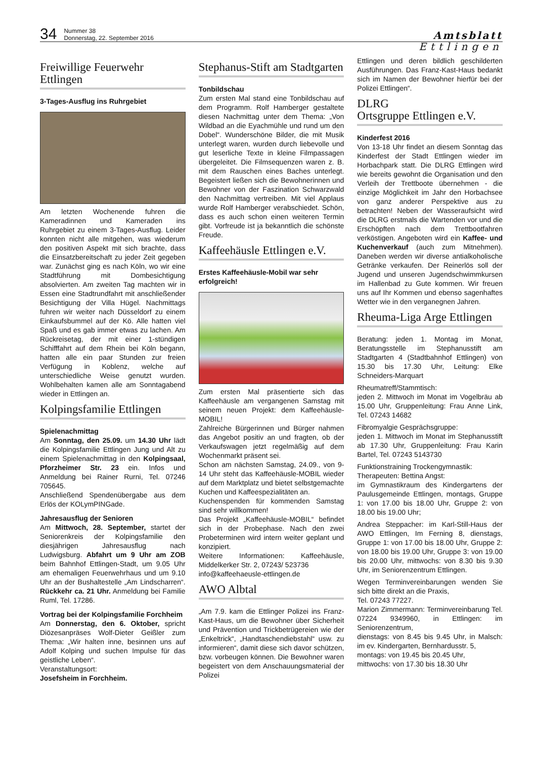34
Nummer 38
Donnerstag, 22. September 2016
Amtsblatt
Ettlingen
Freiwillige Feuerwehr Ettlingen
3-Tages-Ausflug ins Ruhrgebiet
Am letzten Wochenende fuhren die Kameradinnen und Kameraden ins Ruhrgebiet zu einem 3-Tages-Ausflug. Leider konnten nicht alle mitgehen, was wiederum den positiven Aspekt mit sich brachte, dass die Einsatzbereitschaft zu jeder Zeit gegeben war. Zunächst ging es nach Köln, wo wir eine Stadtführung mit Dombesichtigung absolvierten. Am zweiten Tag machten wir in Essen eine Stadtrundfahrt mit anschließender Besichtigung der Villa Hügel. Nachmittags fuhren wir weiter nach Düsseldorf zu einem Einkaufsbummel auf der Kö. Alle hatten viel Spaß und es gab immer etwas zu lachen. Am Rückreisetag, der mit einer 1-stündigen Schifffahrt auf dem Rhein bei Köln begann, hatten alle ein paar Stunden zur freien Verfügung in Koblenz, welche auf unterschiedliche Weise genutzt wurden. Wohlbehalten kamen alle am Sonntagabend wieder in Ettlingen an.
Kolpingsfamilie Ettlingen
Spielenachmittag
Am Sonntag, den 25.09. um 14.30 Uhr lädt die Kolpingsfamilie Ettlingen Jung und Alt zu einem Spielenachmittag in den Kolpingsaal, Pforzheimer Str. 23 ein. Infos und Anmeldung bei Rainer Rurni, Tel. 07246 705645.
Anschließend Spendenübergabe aus dem Erlös der KOLymPINGade.
Jahresausflug der Senioren
Am Mittwoch, 28. September, startet der Seniorenkreis der Kolpingsfamilie den diesjährigen Jahresausflug nach Ludwigsburg. Abfahrt um 9 Uhr am ZOB beim Bahnhof Ettlingen-Stadt, um 9.05 Uhr am ehemaligen Feuerwehrhaus und um 9.10 Uhr an der Bushaltestelle „Am Lindscharren“. Rückkehr ca. 21 Uhr. Anmeldung bei Familie Ruml, Tel. 17286.
Vortrag bei der Kolpingsfamilie Forchheim
Am Donnerstag, den 6. Oktober, spricht Diözesanpräses Wolf-Dieter Geißler zum Thema: „Wir halten inne, besinnen uns auf Adolf Kolping und suchen Impulse für das geistliche Leben“.
Veranstaltungsort:
Josefsheim in Forchheim.
Stephanus-Stift am Stadtgarten
Tonbildschau
Zum ersten Mal stand eine Tonbildschau auf dem Programm. Rolf Hamberger gestaltete diesen Nachmittag unter dem Thema: „Von Wildbad an die Eyachmühle und rund um den Dobel“. Wunderschöne Bilder, die mit Musik unterlegt waren, wurden durch liebevolle und gut leserliche Texte in kleine Filmpassagen übergeleitet. Die Filmsequenzen waren z. B. mit dem Rauschen eines Baches unterlegt. Begeistert ließen sich die Bewohnerinnen und Bewohner von der Faszination Schwarzwald den Nachmittag vertreiben. Mit viel Applaus wurde Rolf Hamberger verabschiedet. Schön, dass es auch schon einen weiteren Termin gibt. Vorfreude ist ja bekanntlich die schönste Freude.
Kaffeehäusle Ettlingen e.V.
Erstes Kaffeehäusle-Mobil war sehr erfolgreich!
Zum ersten Mal präsentierte sich das Kaffeehäusle am vergangenen Samstag mit seinem neuen Projekt: dem Kaffeehäusle-MOBIL!
Zahlreiche Bürgerinnen und Bürger nahmen das Angebot positiv an und fragten, ob der Verkaufswagen jetzt regelmäßig auf dem Wochenmarkt präsent sei.
Schon am nächsten Samstag, 24.09., von 9-14 Uhr steht das Kaffeehäusle-MOBIL wieder auf dem Marktplatz und bietet selbstgemachte Kuchen und Kaffeespezialitäten an.
Kuchenspenden für kommenden Samstag sind sehr willkommen!
Das Projekt „Kaffeehäusle-MOBIL“ befindet sich in der Probephase. Nach den zwei Probeterminen wird intern weiter geplant und konzipiert.
Weitere Informationen: Kaffeehäusle, Middelkerker Str. 2, 07243/ 523736
info@kaffeehaeusle-ettlingen.de
AWO Albtal
„Am 7.9. kam die Ettlinger Polizei ins Franz-Kast-Haus, um die Bewohner über Sicherheit und Prävention und Trickbetrügereien wie der „Enkeltrick“, „Handtaschendiebstahl“ usw. zu informieren“, damit diese sich davor schützen, bzw. vorbeugen können. Die Bewohner waren begeistert von dem Anschauungsmaterial der Polizei
Ettlingen und deren bildlich geschilderten Ausführungen. Das Franz-Kast-Haus bedankt sich im Namen der Bewohner hierfür bei der Polizei Ettlingen“.
DLRG
Ortsgruppe Ettlingen e.V.
Kinderfest 2016
Von 13-18 Uhr findet an diesem Sonntag das Kinderfest der Stadt Ettlingen wieder im Horbachpark statt. Die DLRG Ettlingen wird wie bereits gewohnt die Organisation und den Verleih der Trettboote übernehmen - die einzige Möglichkeit im Jahr den Horbachsee von ganz anderer Perspektive aus zu betrachten! Neben der Wasseraufsicht wird die DLRG erstmals die Wartenden vor und die Erschöpften nach dem Trettbootfahren verköstigen. Angeboten wird ein Kaffee- und Kuchenverkauf (auch zum Mitnehmen). Daneben werden wir diverse antialkoholische Getränke verkaufen. Der Reinerlös soll der Jugend und unseren Jugendschwimmkursen im Hallenbad zu Gute kommen. Wir freuen uns auf Ihr Kommen und ebenso sagenhaftes Wetter wie in den verganegnen Jahren.
Rheuma-Liga Arge Ettlingen
Beratung: jeden 1. Montag im Monat, Beratungsstelle im Stephanusstift am Stadtgarten 4 (Stadtbahnhof Ettlingen) von 15.30 bis 17.30 Uhr, Leitung: Elke Schneiders-Marquart
Rheumatreff/Stammtisch:
jeden 2. Mittwoch im Monat im Vogelbräu ab 15.00 Uhr, Gruppenleitung: Frau Anne Link, Tel. 07243 14682
Fibromyalgie Gesprächsgruppe:
jeden 1. Mittwoch im Monat im Stephanusstift ab 17.30 Uhr, Gruppenleitung: Frau Karin Bartel, Tel. 07243 5143730
Funktionstraining Trockengymnastik:
Therapeuten: Bettina Angst:
im Gymnastikraum des Kindergartens der Paulusgemeinde Ettlingen, montags, Gruppe 1: von 17.00 bis 18.00 Uhr, Gruppe 2: von 18.00 bis 19.00 Uhr;
Andrea Steppacher: im Karl-Still-Haus der AWO Ettlingen, Im Ferning 8, dienstags, Gruppe 1: von 17.00 bis 18.00 Uhr, Gruppe 2: von 18.00 bis 19.00 Uhr, Gruppe 3: von 19.00 bis 20.00 Uhr, mittwochs: von 8.30 bis 9.30 Uhr, im Seniorenzentrum Ettlingen.
Wegen Terminvereinbarungen wenden Sie sich bitte direkt an die Praxis,
Tel. 07243 77227.
Marion Zimmermann: Terminvereinbarung Tel. 07224 9349960, in Ettlingen: im Seniorenzentrum,
dienstags: von 8.45 bis 9.45 Uhr, in Malsch: im ev. Kindergarten, Bernhardusstr. 5,
montags: von 19.45 bis 20.45 Uhr,
mittwochs: von 17.30 bis 18.30 Uhr